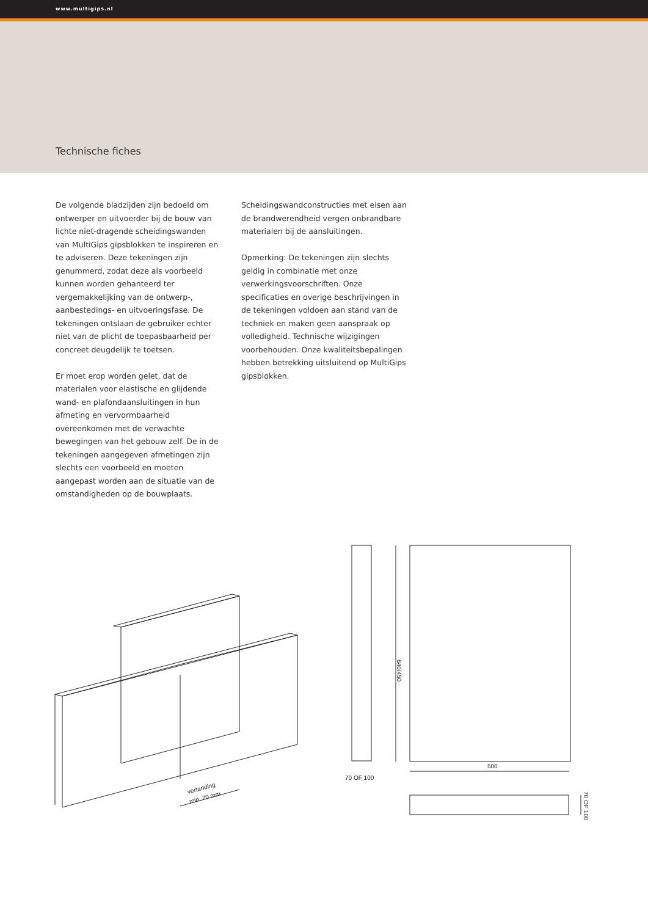www.multigips.nl
Technische fiches
De volgende bladzijden zijn bedoeld om ontwerper en uitvoerder bij de bouw van lichte niet-dragende scheidingswanden van MultiGips gipsblokken te inspireren en te adviseren. Deze tekeningen zijn genummerd, zodat deze als voorbeeld kunnen worden gehanteerd ter vergemakkelijking van de ontwerp-, aanbestedings- en uitvoeringsfase. De tekeningen ontslaan de gebruiker echter niet van de plicht de toepasbaarheid per concreet deugdelijk te toetsen.
Er moet erop worden gelet, dat de materialen voor elastische en glijdende wand- en plafondaansluitingen in hun afmeting en vervormbaarheid overeenkomen met de verwachte bewegingen van het gebouw zelf. De in de tekeningen aangegeven afmetingen zijn slechts een voorbeeld en moeten aangepast worden aan de situatie van de omstandigheden op de bouwplaats.
Scheidingswandconstructies met eisen aan de brandwerendheid vergen onbrandbare materialen bij de aansluitingen.
Opmerking: De tekeningen zijn slechts geldig in combinatie met onze verwerkingsvoorschriften. Onze specificaties en overige beschrijvingen in de tekeningen voldoen aan stand van de techniek en maken geen aanspraak op volledigheid. Technische wijzigingen voorbehouden. Onze kwaliteitsbepalingen hebben betrekking uitsluitend op MultiGips gipsblokken.
70 OF 100
500
640/450
70 OF 100
vertanding
min. 70 mm